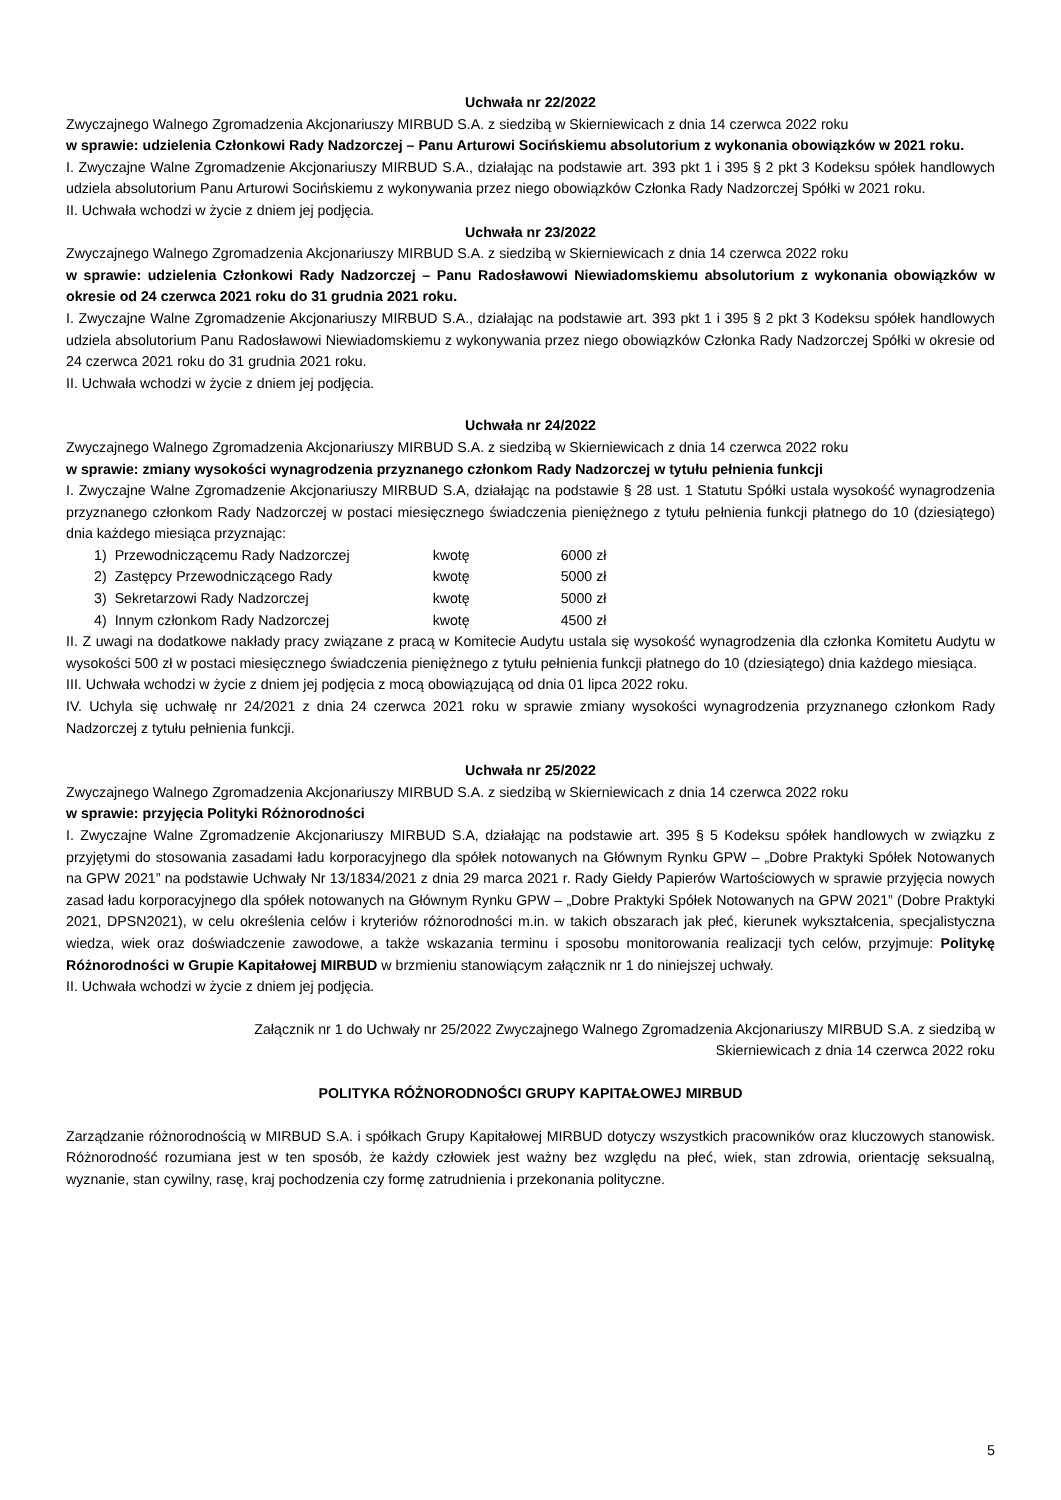Uchwała nr 22/2022
Zwyczajnego Walnego Zgromadzenia Akcjonariuszy MIRBUD S.A. z siedzibą w Skierniewicach z dnia 14 czerwca 2022 roku
w sprawie: udzielenia Członkowi Rady Nadzorczej – Panu Arturowi Socińskiemu absolutorium z wykonania obowiązków w 2021 roku.
I. Zwyczajne Walne Zgromadzenie Akcjonariuszy MIRBUD S.A., działając na podstawie art. 393 pkt 1 i 395 § 2 pkt 3 Kodeksu spółek handlowych udziela absolutorium Panu Arturowi Socińskiemu z wykonywania przez niego obowiązków Członka Rady Nadzorczej Spółki w 2021 roku.
II. Uchwała wchodzi w życie z dniem jej podjęcia.
Uchwała nr 23/2022
Zwyczajnego Walnego Zgromadzenia Akcjonariuszy MIRBUD S.A. z siedzibą w Skierniewicach z dnia 14 czerwca 2022 roku
w sprawie: udzielenia Członkowi Rady Nadzorczej – Panu Radosławowi Niewiadomskiemu absolutorium z wykonania obowiązków w okresie od 24 czerwca 2021 roku do 31 grudnia 2021 roku.
I. Zwyczajne Walne Zgromadzenie Akcjonariuszy MIRBUD S.A., działając na podstawie art. 393 pkt 1 i 395 § 2 pkt 3 Kodeksu spółek handlowych udziela absolutorium Panu Radosławowi Niewiadomskiemu z wykonywania przez niego obowiązków Członka Rady Nadzorczej Spółki w okresie od 24 czerwca 2021 roku do 31 grudnia 2021 roku.
II. Uchwała wchodzi w życie z dniem jej podjęcia.
Uchwała nr 24/2022
Zwyczajnego Walnego Zgromadzenia Akcjonariuszy MIRBUD S.A. z siedzibą w Skierniewicach z dnia 14 czerwca 2022 roku
w sprawie: zmiany wysokości wynagrodzenia przyznanego członkom Rady Nadzorczej w tytułu pełnienia funkcji
I. Zwyczajne Walne Zgromadzenie Akcjonariuszy MIRBUD S.A, działając na podstawie § 28 ust. 1 Statutu Spółki ustala wysokość wynagrodzenia przyznanego członkom Rady Nadzorczej w postaci miesięcznego świadczenia pieniężnego z tytułu pełnienia funkcji płatnego do 10 (dziesiątego) dnia każdego miesiąca przyznając:
| 1) | Przewodniczącemu Rady Nadzorczej | kwotę | 6000 zł |
| 2) | Zastępcy Przewodniczącego Rady | kwotę | 5000 zł |
| 3) | Sekretarzowi Rady Nadzorczej | kwotę | 5000 zł |
| 4) | Innym członkom Rady Nadzorczej | kwotę | 4500 zł |
II. Z uwagi na dodatkowe nakłady pracy związane z pracą w Komitecie Audytu ustala się wysokość wynagrodzenia dla członka Komitetu Audytu w wysokości 500 zł w postaci miesięcznego świadczenia pieniężnego z tytułu pełnienia funkcji płatnego do 10 (dziesiątego) dnia każdego miesiąca.
III. Uchwała wchodzi w życie z dniem jej podjęcia z mocą obowiązującą od dnia 01 lipca 2022 roku.
IV. Uchyla się uchwałę nr 24/2021 z dnia 24 czerwca 2021 roku w sprawie zmiany wysokości wynagrodzenia przyznanego członkom Rady Nadzorczej z tytułu pełnienia funkcji.
Uchwała nr 25/2022
Zwyczajnego Walnego Zgromadzenia Akcjonariuszy MIRBUD S.A. z siedzibą w Skierniewicach z dnia 14 czerwca 2022 roku
w sprawie: przyjęcia Polityki Różnorodności
I. Zwyczajne Walne Zgromadzenie Akcjonariuszy MIRBUD S.A, działając na podstawie art. 395 § 5 Kodeksu spółek handlowych w związku z przyjętymi do stosowania zasadami ładu korporacyjnego dla spółek notowanych na Głównym Rynku GPW – „Dobre Praktyki Spółek Notowanych na GPW 2021” na podstawie Uchwały Nr 13/1834/2021 z dnia 29 marca 2021 r. Rady Giełdy Papierów Wartościowych w sprawie przyjęcia nowych zasad ładu korporacyjnego dla spółek notowanych na Głównym Rynku GPW – „Dobre Praktyki Spółek Notowanych na GPW 2021” (Dobre Praktyki 2021, DPSN2021), w celu określenia celów i kryteriów różnorodności m.in. w takich obszarach jak płeć, kierunek wykształcenia, specjalistyczna wiedza, wiek oraz doświadczenie zawodowe, a także wskazania terminu i sposobu monitorowania realizacji tych celów, przyjmuje: Politykę Różnorodności w Grupie Kapitałowej MIRBUD w brzmieniu stanowiącym załącznik nr 1 do niniejszej uchwały.
II. Uchwała wchodzi w życie z dniem jej podjęcia.
Załącznik nr 1 do Uchwały nr 25/2022 Zwyczajnego Walnego Zgromadzenia Akcjonariuszy MIRBUD S.A. z siedzibą w Skierniewicach z dnia 14 czerwca 2022 roku
POLITYKA RÓŻNORODNOŚCI GRUPY KAPITAŁOWEJ MIRBUD
Zarządzanie różnorodnością w MIRBUD S.A. i spółkach Grupy Kapitałowej MIRBUD dotyczy wszystkich pracowników oraz kluczowych stanowisk. Różnorodność rozumiana jest w ten sposób, że każdy człowiek jest ważny bez względu na płeć, wiek, stan zdrowia, orientację seksualną, wyznanie, stan cywilny, rasę, kraj pochodzenia czy formę zatrudnienia i przekonania polityczne.
5